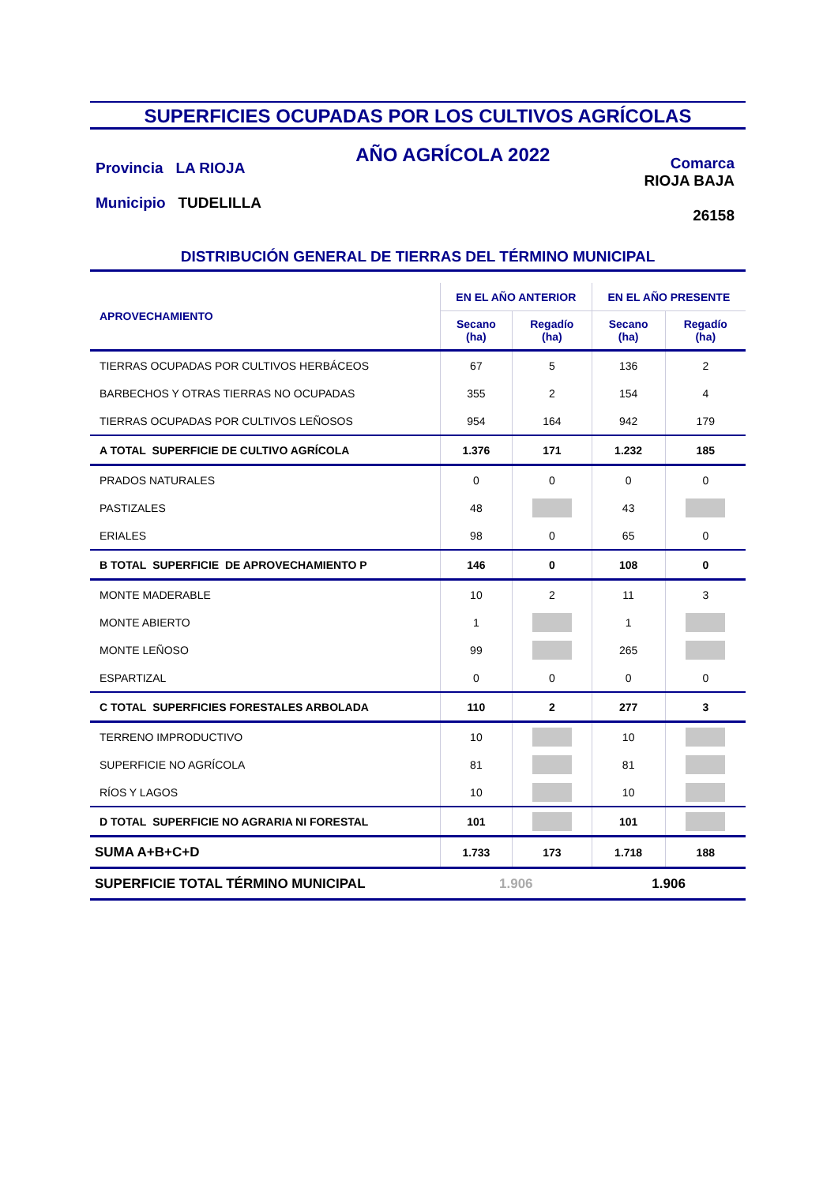SUPERFICIES OCUPADAS POR LOS CULTIVOS AGRÍCOLAS
Provincia LA RIOJA
Municipio TUDELILLA
AÑO AGRÍCOLA 2022
Comarca
RIOJA BAJA
26158
DISTRIBUCIÓN GENERAL DE TIERRAS DEL TÉRMINO MUNICIPAL
| APROVECHAMIENTO | EN EL AÑO ANTERIOR | | EN EL AÑO PRESENTE | |
| --- | --- | --- | --- | --- |
| | Secano (ha) | Regadío (ha) | Secano (ha) | Regadío (ha) |
| TIERRAS OCUPADAS POR CULTIVOS HERBÁCEOS | 67 | 5 | 136 | 2 |
| BARBECHOS Y OTRAS TIERRAS NO OCUPADAS | 355 | 2 | 154 | 4 |
| TIERRAS OCUPADAS POR CULTIVOS LEÑOSOS | 954 | 164 | 942 | 179 |
| A TOTAL SUPERFICIE DE CULTIVO AGRÍCOLA | 1.376 | 171 | 1.232 | 185 |
| PRADOS NATURALES | 0 | 0 | 0 | 0 |
| PASTIZALES | 48 | | 43 | |
| ERIALES | 98 | 0 | 65 | 0 |
| B TOTAL SUPERFICIE DE APROVECHAMIENTO P | 146 | 0 | 108 | 0 |
| MONTE MADERABLE | 10 | 2 | 11 | 3 |
| MONTE ABIERTO | 1 | | 1 | |
| MONTE LEÑOSO | 99 | | 265 | |
| ESPARTIZAL | 0 | 0 | 0 | 0 |
| C TOTAL SUPERFICIES FORESTALES ARBOLADA | 110 | 2 | 277 | 3 |
| TERRENO IMPRODUCTIVO | 10 | | 10 | |
| SUPERFICIE NO AGRÍCOLA | 81 | | 81 | |
| RÍOS Y LAGOS | 10 | | 10 | |
| D TOTAL SUPERFICIE NO AGRARIA NI FORESTAL | 101 | | 101 | |
| SUMA A+B+C+D | 1.733 | 173 | 1.718 | 188 |
| SUPERFICIE TOTAL TÉRMINO MUNICIPAL | 1.906 | | 1.906 | |